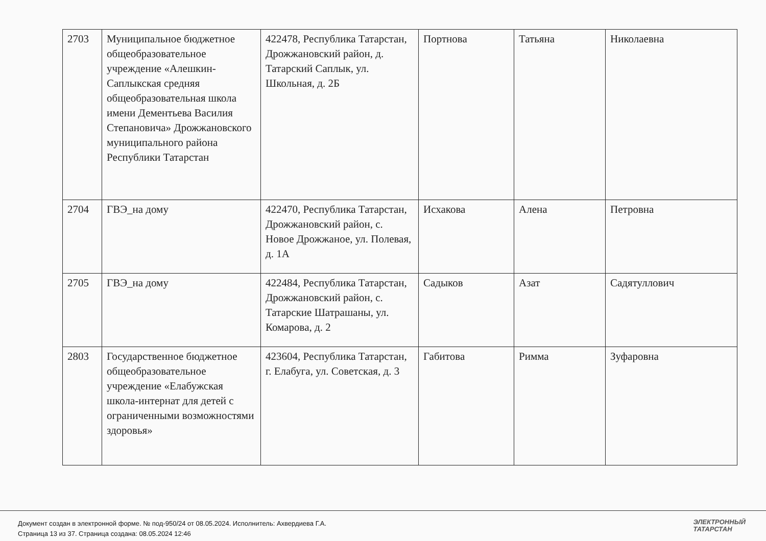| 2703 | Муниципальное бюджетное общеобразовательное учреждение «Алешкин-Саплыкская средняя общеобразовательная школа имени Дементьева Василия Степановича» Дрожжановского муниципального района Республики Татарстан | 422478, Республика Татарстан, Дрожжановский район, д. Татарский Саплык, ул. Школьная, д. 2Б | Портнова | Татьяна | Николаевна |
| 2704 | ГВЭ_на дому | 422470, Республика Татарстан, Дрожжановский район, с. Новое Дрожжаное, ул. Полевая, д. 1А | Исхакова | Алена | Петровна |
| 2705 | ГВЭ_на дому | 422484, Республика Татарстан, Дрожжановский район, с. Татарские Шатрашаны, ул. Комарова, д. 2 | Садыков | Азат | Садятуллович |
| 2803 | Государственное бюджетное общеобразовательное учреждение «Елабужская школа-интернат для детей с ограниченными возможностями здоровья» | 423604, Республика Татарстан, г. Елабуга, ул. Советская, д. 3 | Габитова | Римма | Зуфаровна |
Документ создан в электронной форме. № под-950/24 от 08.05.2024. Исполнитель: Ахвердиева Г.А.
Страница 13 из 37. Страница создана: 08.05.2024 12:46
ЭЛЕКТРОННЫЙ
ТАТАРСТАН